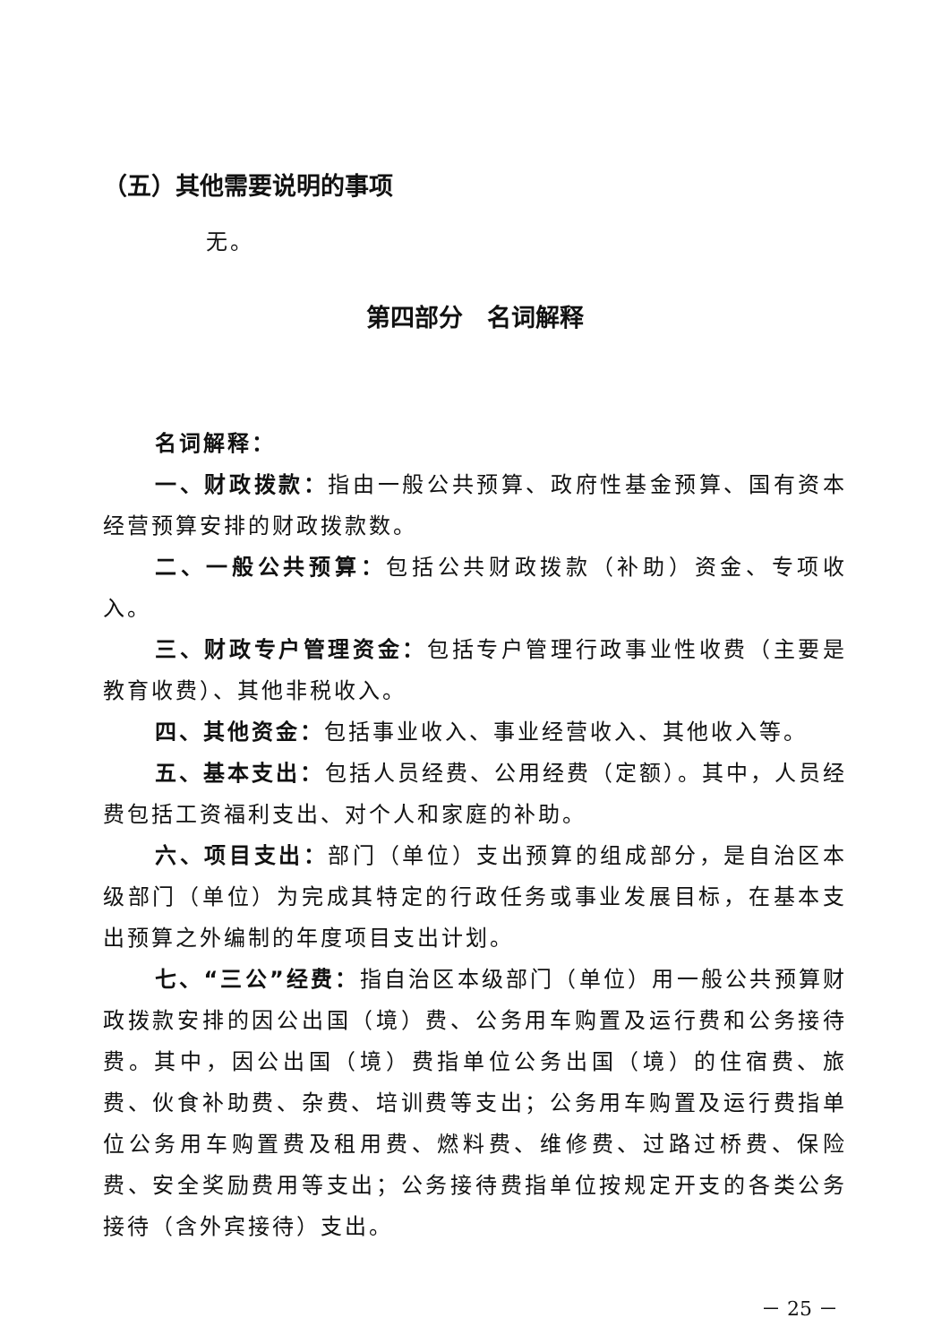（五）其他需要说明的事项
无。
第四部分　名词解释
名词解释：
一、财政拨款：指由一般公共预算、政府性基金预算、国有资本经营预算安排的财政拨款数。
二、一般公共预算：包括公共财政拨款（补助）资金、专项收入。
三、财政专户管理资金：包括专户管理行政事业性收费（主要是教育收费）、其他非税收入。
四、其他资金：包括事业收入、事业经营收入、其他收入等。
五、基本支出：包括人员经费、公用经费（定额）。其中，人员经费包括工资福利支出、对个人和家庭的补助。
六、项目支出：部门（单位）支出预算的组成部分，是自治区本级部门（单位）为完成其特定的行政任务或事业发展目标，在基本支出预算之外编制的年度项目支出计划。
七、“三公”经费：指自治区本级部门（单位）用一般公共预算财政拨款安排的因公出国（境）费、公务用车购置及运行费和公务接待费。其中，因公出国（境）费指单位公务出国（境）的住宿费、旅费、伙食补助费、杂费、培训费等支出；公务用车购置及运行费指单位公务用车购置费及租用费、燃料费、维修费、过路过桥费、保险费、安全奖励费用等支出；公务接待费指单位按规定开支的各类公务接待（含外宾接待）支出。
－ 25 －